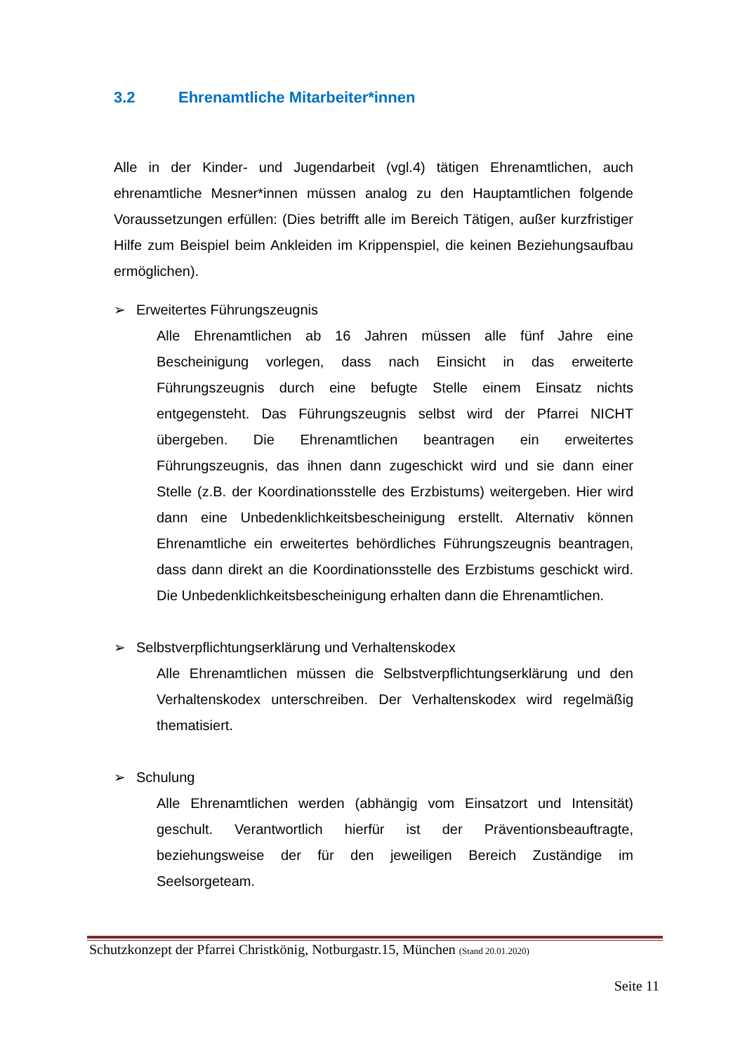3.2 Ehrenamtliche Mitarbeiter*innen
Alle in der Kinder- und Jugendarbeit (vgl.4) tätigen Ehrenamtlichen, auch ehrenamtliche Mesner*innen müssen analog zu den Hauptamtlichen folgende Voraussetzungen erfüllen: (Dies betrifft alle im Bereich Tätigen, außer kurzfristiger Hilfe zum Beispiel beim Ankleiden im Krippenspiel, die keinen Beziehungsaufbau ermöglichen).
➢ Erweitertes Führungszeugnis
Alle Ehrenamtlichen ab 16 Jahren müssen alle fünf Jahre eine Bescheinigung vorlegen, dass nach Einsicht in das erweiterte Führungszeugnis durch eine befugte Stelle einem Einsatz nichts entgegensteht. Das Führungszeugnis selbst wird der Pfarrei NICHT übergeben. Die Ehrenamtlichen beantragen ein erweitertes Führungszeugnis, das ihnen dann zugeschickt wird und sie dann einer Stelle (z.B. der Koordinationsstelle des Erzbistums) weitergeben. Hier wird dann eine Unbedenklichkeitsbescheinigung erstellt. Alternativ können Ehrenamtliche ein erweitertes behördliches Führungszeugnis beantragen, dass dann direkt an die Koordinationsstelle des Erzbistums geschickt wird. Die Unbedenklichkeitsbescheinigung erhalten dann die Ehrenamtlichen.
➢ Selbstverpflichtungserklärung und Verhaltenskodex
Alle Ehrenamtlichen müssen die Selbstverpflichtungserklärung und den Verhaltenskodex unterschreiben. Der Verhaltenskodex wird regelmäßig thematisiert.
➢ Schulung
Alle Ehrenamtlichen werden (abhängig vom Einsatzort und Intensität) geschult. Verantwortlich hierfür ist der Präventionsbeauftragte, beziehungsweise der für den jeweiligen Bereich Zuständige im Seelsorgeteam.
Schutzkonzept der Pfarrei Christkönig, Notburgastr.15, München (Stand 20.01.2020)
Seite 11